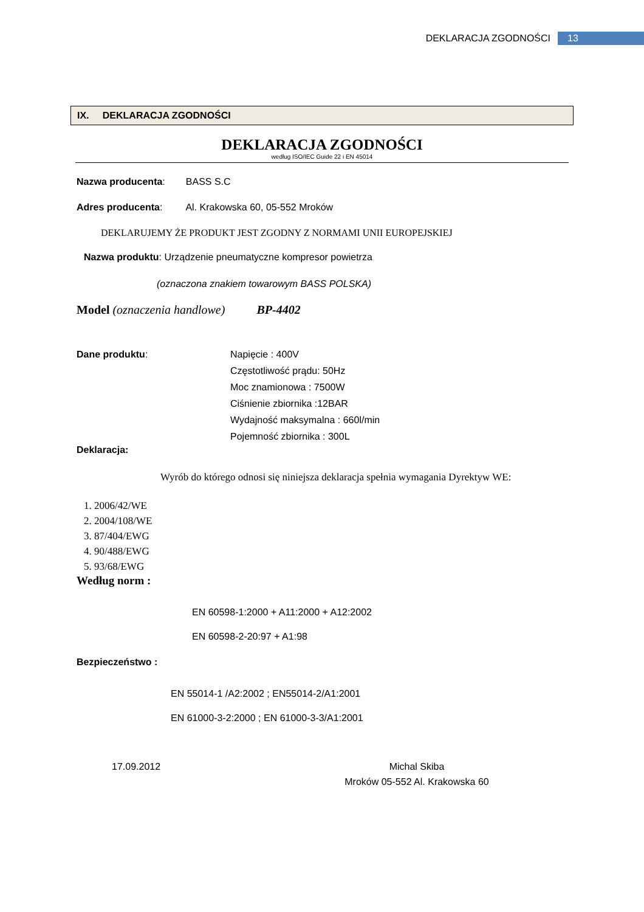DEKLARACJA ZGODNOŚCI 13
IX. DEKLARACJA ZGODNOŚCI
DEKLARACJA ZGODNOŚCI
według ISO/IEC Guide 22 i EN 45014
Nazwa producenta: BASS S.C
Adres producenta: Al. Krakowska 60, 05-552 Mroków
DEKLARUJEMY ŻE PRODUKT JEST ZGODNY Z NORMAMI UNII EUROPEJSKIEJ
Nazwa produktu: Urządzenie pneumatyczne kompresor powietrza
(oznaczona znakiem towarowym BASS POLSKA)
Model (oznaczenia handlowe) BP-4402
Dane produktu: Napięcie : 400V
Częstotliwość prądu: 50Hz
Moc znamionowa : 7500W
Ciśnienie zbiornika :12BAR
Wydajność maksymalna : 660l/min
Pojemność zbiornika : 300L
Deklaracja:
Wyrób do którego odnosi się niniejsza deklaracja spełnia wymagania Dyrektyw WE:
1. 2006/42/WE
2. 2004/108/WE
3. 87/404/EWG
4. 90/488/EWG
5. 93/68/EWG
Według norm :
EN 60598-1:2000 + A11:2000 + A12:2002
EN 60598-2-20:97 + A1:98
Bezpieczeństwo :
EN 55014-1 /A2:2002 ; EN55014-2/A1:2001
EN 61000-3-2:2000 ; EN 61000-3-3/A1:2001
17.09.2012 Michal Skiba
Mroków 05-552 Al. Krakowska 60